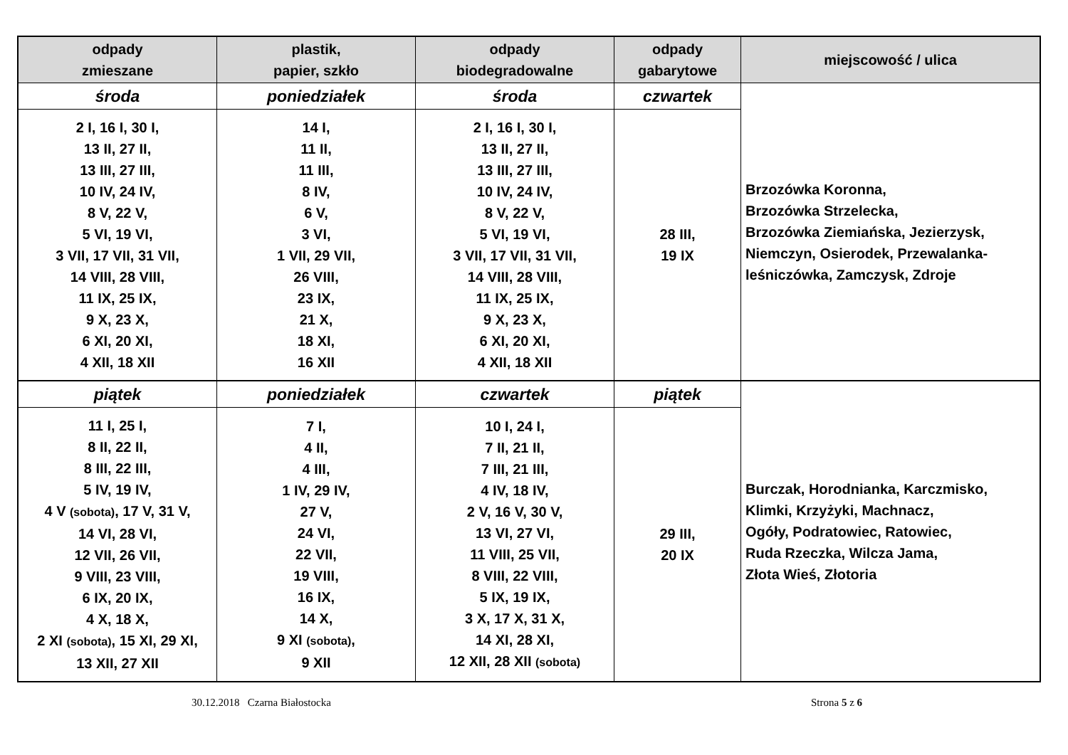| odpady zmieszane | plastik, papier, szkło | odpady biodegradowalne | odpady gabarytowe | miejscowość / ulica |
| --- | --- | --- | --- | --- |
| środa | poniedziałek | środa | czwartek | Brzozówka Koronna, Brzozówka Strzelecka, Brzozówka Ziemiańska, Jezierzysk, Niemczyn, Osierodek, Przewalanka- leśniczówka, Zamczysk, Zdroje |
| 2 I, 16 I, 30 I, 13 II, 27 II, 13 III, 27 III, 10 IV, 24 IV, 8 V, 22 V, 5 VI, 19 VI, 3 VII, 17 VII, 31 VII, 14 VIII, 28 VIII, 11 IX, 25 IX, 9 X, 23 X, 6 XI, 20 XI, 4 XII, 18 XII | 14 I, 11 II, 11 III, 8 IV, 6 V, 3 VI, 1 VII, 29 VII, 26 VIII, 23 IX, 21 X, 18 XI, 16 XII | 2 I, 16 I, 30 I, 13 II, 27 II, 13 III, 27 III, 10 IV, 24 IV, 8 V, 22 V, 5 VI, 19 VI, 3 VII, 17 VII, 31 VII, 14 VIII, 28 VIII, 11 IX, 25 IX, 9 X, 23 X, 6 XI, 20 XI, 4 XII, 18 XII | 28 III, 19 IX | |
| piątek | poniedziałek | czwartek | piątek | Burczak, Horodnianka, Karczmisko, Klimki, Krzyżyki, Machnacz, Ogóły, Podratowiec, Ratowiec, Ruda Rzeczka, Wilcza Jama, Złota Wieś, Złotoria |
| 11 I, 25 I, 8 II, 22 II, 8 III, 22 III, 5 IV, 19 IV, 4 V (sobota) , 17 V, 31 V, 14 VI, 28 VI, 12 VII, 26 VII, 9 VIII, 23 VIII, 6 IX, 20 IX, 4 X, 18 X, 2 XI (sobota) , 15 XI, 29 XI, 13 XII, 27 XII | 7 I, 4 II, 4 III, 1 IV, 29 IV, 27 V, 24 VI, 22 VII, 19 VIII, 16 IX, 14 X, 9 XI (sobota) , 9 XII | 10 I, 24 I, 7 II, 21 II, 7 III, 21 III, 4 IV, 18 IV, 2 V, 16 V, 30 V, 13 VI, 27 VI, 11 VIII, 25 VII, 8 VIII, 22 VIII, 5 IX, 19 IX, 3 X, 17 X, 31 X, 14 XI, 28 XI, 12 XII, 28 XII (sobota) | 29 III, 20 IX | |
30.12.2018 Czarna Białostocka Strona 5 z 6